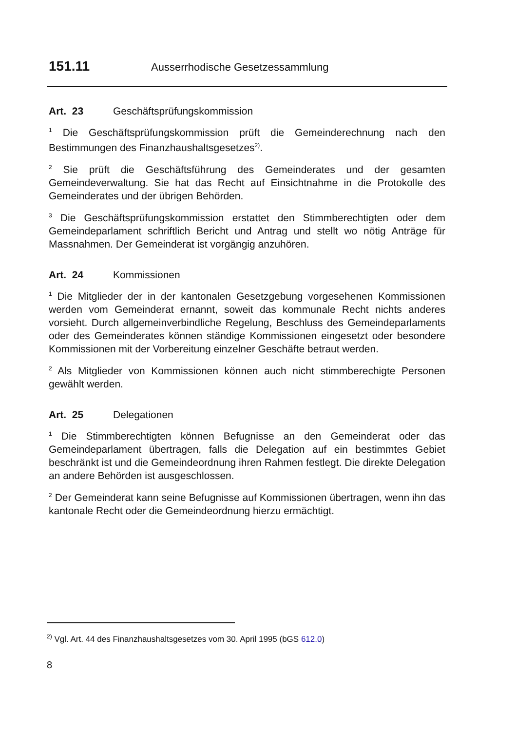151.11 Ausserrhodische Gesetzessammlung
Art. 23 Geschäftsprüfungskommission
<sup>1</sup> Die Geschäftsprüfungskommission prüft die Gemeinderechnung nach den Bestimmungen des Finanzhaushaltsgesetzes<sup>2)</sup>.
<sup>2</sup> Sie prüft die Geschäftsführung des Gemeinderates und der gesamten Gemeindeverwaltung. Sie hat das Recht auf Einsichtnahme in die Protokolle des Gemeinderates und der übrigen Behörden.
<sup>3</sup> Die Geschäftsprüfungskommission erstattet den Stimmberechtigten oder dem Gemeindeparlament schriftlich Bericht und Antrag und stellt wo nötig Anträge für Massnahmen. Der Gemeinderat ist vorgängig anzuhören.
Art. 24 Kommissionen
<sup>1</sup> Die Mitglieder der in der kantonalen Gesetzgebung vorgesehenen Kommissionen werden vom Gemeinderat ernannt, soweit das kommunale Recht nichts anderes vorsieht. Durch allgemeinverbindliche Regelung, Beschluss des Gemeindeparlaments oder des Gemeinderates können ständige Kommissionen eingesetzt oder besondere Kommissionen mit der Vorbereitung einzelner Geschäfte betraut werden.
<sup>2</sup> Als Mitglieder von Kommissionen können auch nicht stimmberechigte Personen gewählt werden.
Art. 25 Delegationen
<sup>1</sup> Die Stimmberechtigten können Befugnisse an den Gemeinderat oder das Gemeindeparlament übertragen, falls die Delegation auf ein bestimmtes Gebiet beschränkt ist und die Gemeindeordnung ihren Rahmen festlegt. Die direkte Delegation an andere Behörden ist ausgeschlossen.
<sup>2</sup> Der Gemeinderat kann seine Befugnisse auf Kommissionen übertragen, wenn ihn das kantonale Recht oder die Gemeindeordnung hierzu ermächtigt.
<sup>2)</sup> Vgl. Art. 44 des Finanzhaushaltsgesetzes vom 30. April 1995 (bGS 612.0)
8